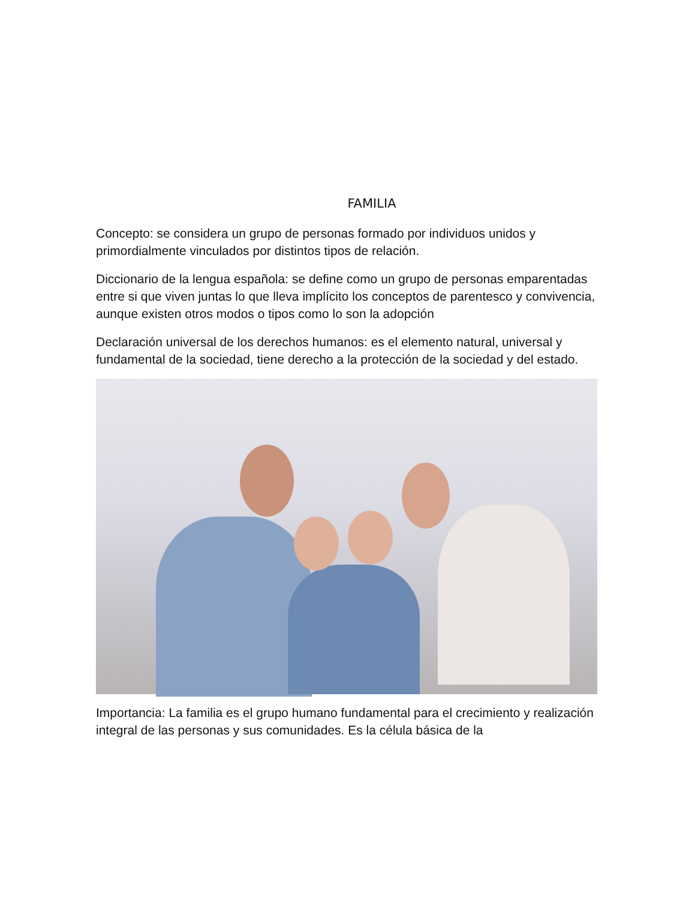FAMILIA
Concepto: se considera un grupo de personas formado por individuos unidos y primordialmente vinculados por distintos tipos de relación.
Diccionario de la lengua española: se define como un grupo de personas emparentadas entre si que viven juntas lo que lleva implícito los conceptos de parentesco y convivencia, aunque existen otros modos o tipos como lo son la adopción
Declaración universal de los derechos humanos: es el elemento natural, universal y fundamental de la sociedad, tiene derecho a la protección de la sociedad y del estado.
Importancia: La familia es el grupo humano fundamental para el crecimiento y realización integral de las personas y sus comunidades. Es la célula básica de la